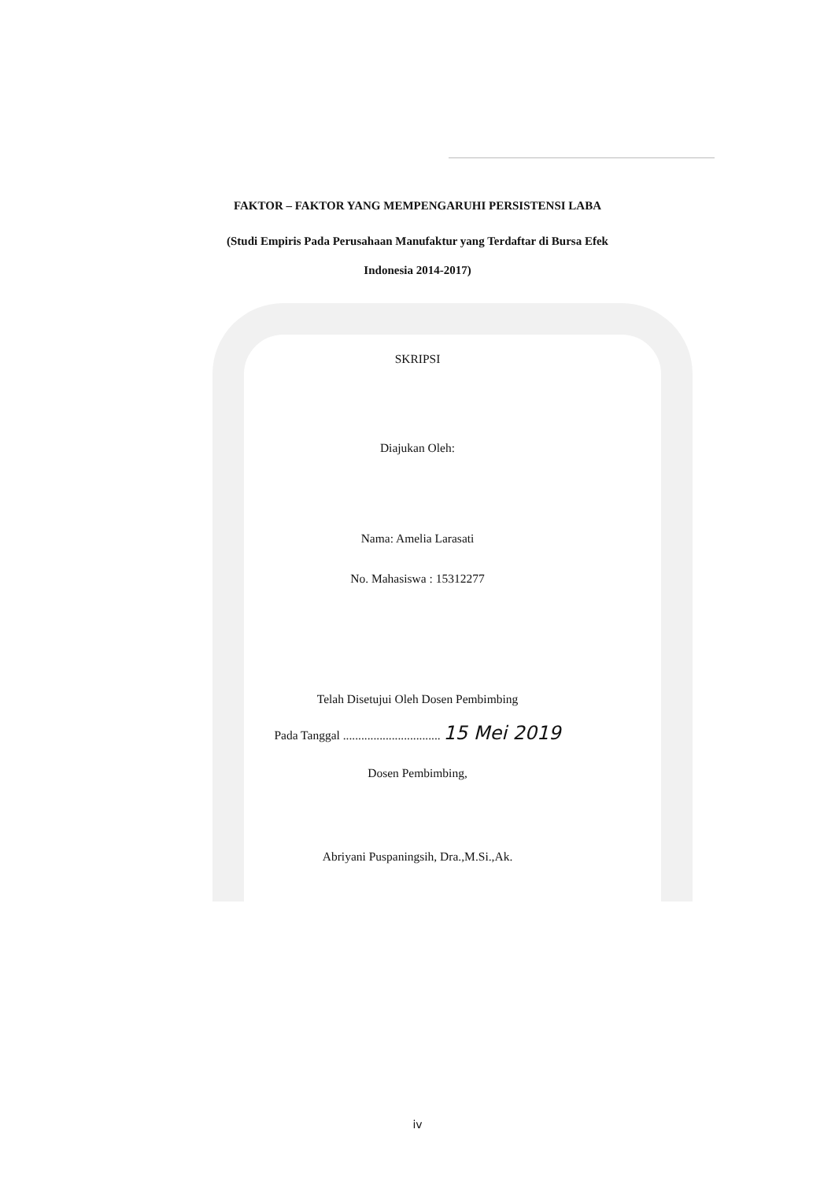FAKTOR – FAKTOR YANG MEMPENGARUHI PERSISTENSI LABA
(Studi Empiris Pada Perusahaan Manufaktur yang Terdaftar di Bursa Efek
Indonesia 2014-2017)
SKRIPSI
Diajukan Oleh:
Nama: Amelia Larasati
No. Mahasiswa : 15312277
Telah Disetujui Oleh Dosen Pembimbing
Pada Tanggal ................................ 15 Mei 2019
Dosen Pembimbing,
Abriyani Puspaningsih, Dra.,M.Si.,Ak.
iv